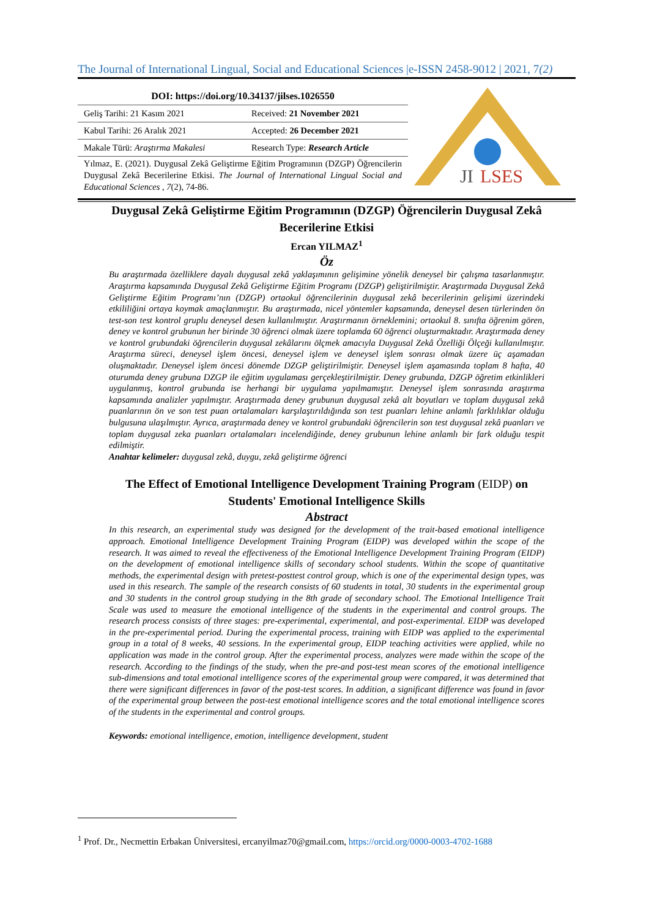The Journal of International Lingual, Social and Educational Sciences |e-ISSN 2458-9012 | 2021, 7(2)
| DOI: https://doi.org/10.34137/jilses.1026550 | |
| Geliş Tarihi: 21 Kasım 2021 | Received: 21 November 2021 |
| Kabul Tarihi: 26 Aralık 2021 | Accepted: 26 December 2021 |
| Makale Türü: Araştırma Makalesi | Research Type: Research Article |
Yılmaz, E. (2021). Duygusal Zekâ Geliştirme Eğitim Programının (DZGP) Öğrencilerin Duygusal Zekâ Becerilerine Etkisi. The Journal of International Lingual Social and Educational Sciences , 7(2), 74-86.
JI
LSES
Duygusal Zekâ Geliştirme Eğitim Programının (DZGP) Öğrencilerin Duygusal Zekâ Becerilerine Etkisi
Ercan YILMAZ<sup>1</sup>
Öz
Bu araştırmada özelliklere dayalı duygusal zekâ yaklaşımının gelişimine yönelik deneysel bir çalışma tasarlanmıştır. Araştırma kapsamında Duygusal Zekâ Geliştirme Eğitim Programı (DZGP) geliştirilmiştir. Araştırmada Duygusal Zekâ Geliştirme Eğitim Programı’nın (DZGP) ortaokul öğrencilerinin duygusal zekâ becerilerinin gelişimi üzerindeki etkililiğini ortaya koymak amaçlanmıştır. Bu araştırmada, nicel yöntemler kapsamında, deneysel desen türlerinden ön test-son test kontrol gruplu deneysel desen kullanılmıştır. Araştırmanın örneklemini; ortaokul 8. sınıfta öğrenim gören, deney ve kontrol grubunun her birinde 30 öğrenci olmak üzere toplamda 60 öğrenci oluşturmaktadır. Araştırmada deney ve kontrol grubundaki öğrencilerin duygusal zekâlarını ölçmek amacıyla Duygusal Zekâ Özelliği Ölçeği kullanılmıştır. Araştırma süreci, deneysel işlem öncesi, deneysel işlem ve deneysel işlem sonrası olmak üzere üç aşamadan oluşmaktadır. Deneysel işlem öncesi dönemde DZGP geliştirilmiştir. Deneysel işlem aşamasında toplam 8 hafta, 40 oturumda deney grubuna DZGP ile eğitim uygulaması gerçekleştirilmiştir. Deney grubunda, DZGP öğretim etkinlikleri uygulanmış, kontrol grubunda ise herhangi bir uygulama yapılmamıştır. Deneysel işlem sonrasında araştırma kapsamında analizler yapılmıştır. Araştırmada deney grubunun duygusal zekâ alt boyutları ve toplam duygusal zekâ puanlarının ön ve son test puan ortalamaları karşılaştırıldığında son test puanları lehine anlamlı farklılıklar olduğu bulgusuna ulaşılmıştır. Ayrıca, araştırmada deney ve kontrol grubundaki öğrencilerin son test duygusal zekâ puanları ve toplam duygusal zeka puanları ortalamaları incelendiğinde, deney grubunun lehine anlamlı bir fark olduğu tespit edilmiştir.
Anahtar kelimeler: duygusal zekâ, duygu, zekâ geliştirme öğrenci
The Effect of Emotional Intelligence Development Training Program (EIDP) on Students' Emotional Intelligence Skills
Abstract
In this research, an experimental study was designed for the development of the trait-based emotional intelligence approach. Emotional Intelligence Development Training Program (EIDP) was developed within the scope of the research. It was aimed to reveal the effectiveness of the Emotional Intelligence Development Training Program (EIDP) on the development of emotional intelligence skills of secondary school students. Within the scope of quantitative methods, the experimental design with pretest-posttest control group, which is one of the experimental design types, was used in this research. The sample of the research consists of 60 students in total, 30 students in the experimental group and 30 students in the control group studying in the 8th grade of secondary school. The Emotional Intelligence Trait Scale was used to measure the emotional intelligence of the students in the experimental and control groups. The research process consists of three stages: pre-experimental, experimental, and post-experimental. EIDP was developed in the pre-experimental period. During the experimental process, training with EIDP was applied to the experimental group in a total of 8 weeks, 40 sessions. In the experimental group, EIDP teaching activities were applied, while no application was made in the control group. After the experimental process, analyzes were made within the scope of the research. According to the findings of the study, when the pre-and post-test mean scores of the emotional intelligence sub-dimensions and total emotional intelligence scores of the experimental group were compared, it was determined that there were significant differences in favor of the post-test scores. In addition, a significant difference was found in favor of the experimental group between the post-test emotional intelligence scores and the total emotional intelligence scores of the students in the experimental and control groups.
Keywords: emotional intelligence, emotion, intelligence development, student
<sup>1</sup> Prof. Dr., Necmettin Erbakan Üniversitesi, ercanyilmaz70@gmail.com, https://orcid.org/0000-0003-4702-1688